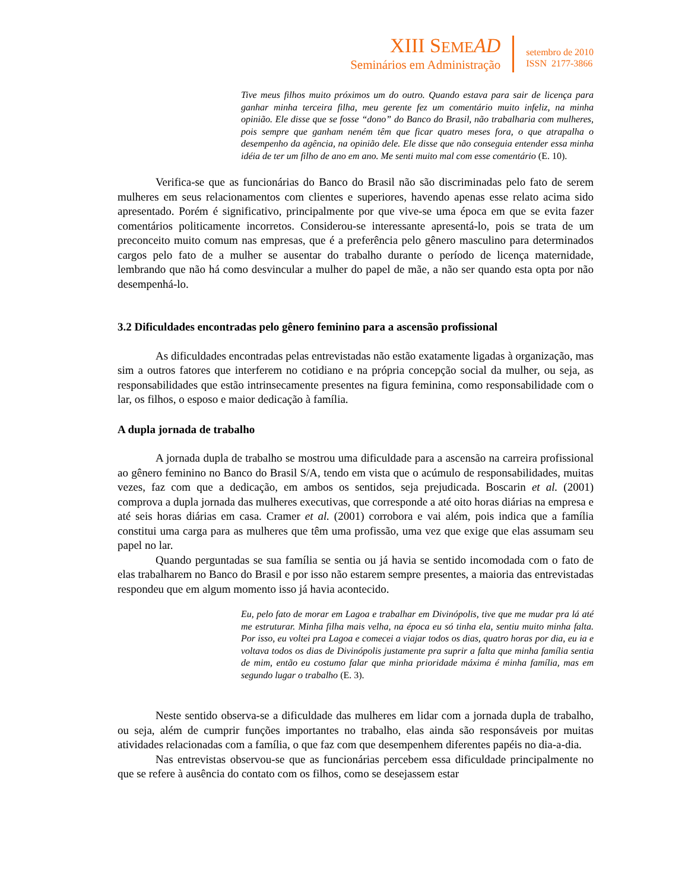XIII SEME AD
Seminários em Administração
setembro de 2010
ISSN 2177-3866
Tive meus filhos muito próximos um do outro. Quando estava para sair de licença para ganhar minha terceira filha, meu gerente fez um comentário muito infeliz, na minha opinião. Ele disse que se fosse “dono” do Banco do Brasil, não trabalharia com mulheres, pois sempre que ganham neném têm que ficar quatro meses fora, o que atrapalha o desempenho da agência, na opinião dele. Ele disse que não conseguia entender essa minha idéia de ter um filho de ano em ano. Me senti muito mal com esse comentário (E. 10).
Verifica-se que as funcionárias do Banco do Brasil não são discriminadas pelo fato de serem mulheres em seus relacionamentos com clientes e superiores, havendo apenas esse relato acima sido apresentado. Porém é significativo, principalmente por que vive-se uma época em que se evita fazer comentários politicamente incorretos. Considerou-se interessante apresentá-lo, pois se trata de um preconceito muito comum nas empresas, que é a preferência pelo gênero masculino para determinados cargos pelo fato de a mulher se ausentar do trabalho durante o período de licença maternidade, lembrando que não há como desvincular a mulher do papel de mãe, a não ser quando esta opta por não desempenhá-lo.
3.2 Dificuldades encontradas pelo gênero feminino para a ascensão profissional
As dificuldades encontradas pelas entrevistadas não estão exatamente ligadas à organização, mas sim a outros fatores que interferem no cotidiano e na própria concepção social da mulher, ou seja, as responsabilidades que estão intrinsecamente presentes na figura feminina, como responsabilidade com o lar, os filhos, o esposo e maior dedicação à família.
A dupla jornada de trabalho
A jornada dupla de trabalho se mostrou uma dificuldade para a ascensão na carreira profissional ao gênero feminino no Banco do Brasil S/A, tendo em vista que o acúmulo de responsabilidades, muitas vezes, faz com que a dedicação, em ambos os sentidos, seja prejudicada. Boscarin et al. (2001) comprova a dupla jornada das mulheres executivas, que corresponde a até oito horas diárias na empresa e até seis horas diárias em casa. Cramer et al. (2001) corrobora e vai além, pois indica que a família constitui uma carga para as mulheres que têm uma profissão, uma vez que exige que elas assumam seu papel no lar.
Quando perguntadas se sua família se sentia ou já havia se sentido incomodada com o fato de elas trabalharem no Banco do Brasil e por isso não estarem sempre presentes, a maioria das entrevistadas respondeu que em algum momento isso já havia acontecido.
Eu, pelo fato de morar em Lagoa e trabalhar em Divinópolis, tive que me mudar pra lá até me estruturar. Minha filha mais velha, na época eu só tinha ela, sentiu muito minha falta. Por isso, eu voltei pra Lagoa e comecei a viajar todos os dias, quatro horas por dia, eu ia e voltava todos os dias de Divinópolis justamente pra suprir a falta que minha família sentia de mim, então eu costumo falar que minha prioridade máxima é minha família, mas em segundo lugar o trabalho (E. 3).
Neste sentido observa-se a dificuldade das mulheres em lidar com a jornada dupla de trabalho, ou seja, além de cumprir funções importantes no trabalho, elas ainda são responsáveis por muitas atividades relacionadas com a família, o que faz com que desempenhem diferentes papéis no dia-a-dia.
Nas entrevistas observou-se que as funcionárias percebem essa dificuldade principalmente no que se refere à ausência do contato com os filhos, como se desejassem estar